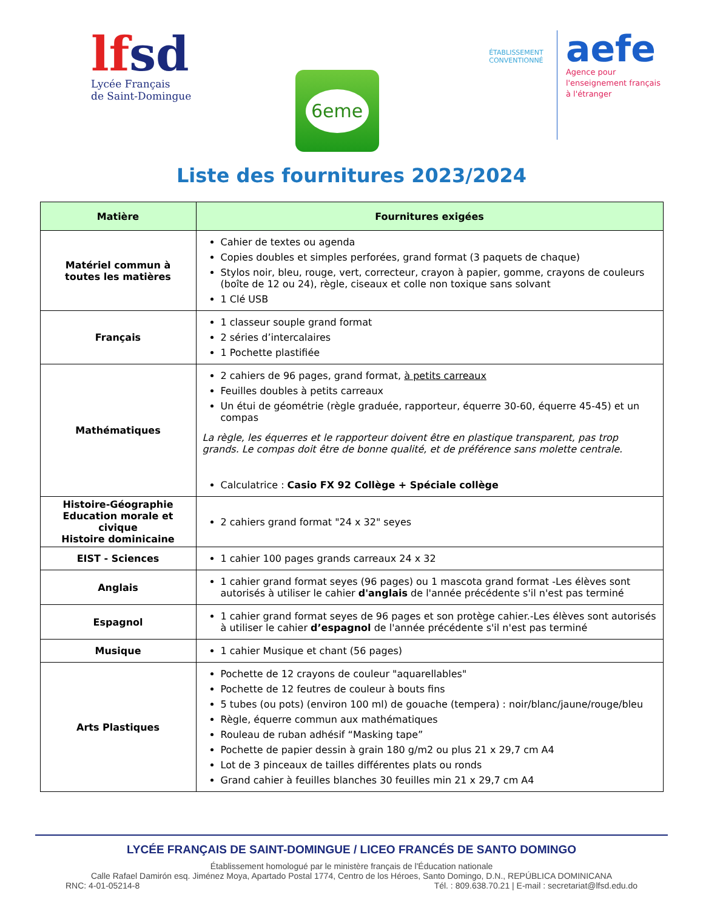lfsd
Lycée Français
de Saint-Domingue
6eme
ÉTABLISSEMENT
CONVENTIONNÉ
aefe
Agence pour
l'enseignement français
à l'étranger
Liste des fournitures 2023/2024
| Matière | Fournitures exigées |
| --- | --- |
| Matériel commun à toutes les matières | Cahier de textes ou agenda Copies doubles et simples perforées, grand format (3 paquets de chaque) Stylos noir, bleu, rouge, vert, correcteur, crayon à papier, gomme, crayons de couleurs (boîte de 12 ou 24), règle, ciseaux et colle non toxique sans solvant 1 Clé USB |
| Français | 1 classeur souple grand format 2 séries d’intercalaires 1 Pochette plastifiée |
| Mathématiques | 2 cahiers de 96 pages, grand format, à petits carreaux Feuilles doubles à petits carreaux Un étui de géométrie (règle graduée, rapporteur, équerre 30-60, équerre 45-45) et un compas La règle, les équerres et le rapporteur doivent être en plastique transparent, pas trop grands. Le compas doit être de bonne qualité, et de préférence sans molette centrale. Calculatrice : Casio FX 92 Collège + Spéciale collège |
| Histoire-Géographie Education morale et civique Histoire dominicaine | 2 cahiers grand format "24 x 32" seyes |
| EIST - Sciences | 1 cahier 100 pages grands carreaux 24 x 32 |
| Anglais | 1 cahier grand format seyes (96 pages) ou 1 mascota grand format -Les élèves sont autorisés à utiliser le cahier d'anglais de l'année précédente s'il n'est pas terminé |
| Espagnol | 1 cahier grand format seyes de 96 pages et son protège cahier.-Les élèves sont autorisés à utiliser le cahier d’espagnol de l'année précédente s'il n'est pas terminé |
| Musique | 1 cahier Musique et chant (56 pages) |
| Arts Plastiques | Pochette de 12 crayons de couleur "aquarellables" Pochette de 12 feutres de couleur à bouts fins 5 tubes (ou pots) (environ 100 ml) de gouache (tempera) : noir/blanc/jaune/rouge/bleu Règle, équerre commun aux mathématiques Rouleau de ruban adhésif “Masking tape” Pochette de papier dessin à grain 180 g/m2 ou plus 21 x 29,7 cm A4 Lot de 3 pinceaux de tailles différentes plats ou ronds Grand cahier à feuilles blanches 30 feuilles min 21 x 29,7 cm A4 |
LYCÉE FRANÇAIS DE SAINT-DOMINGUE / LICEO FRANCÉS DE SANTO DOMINGO
Établissement homologué par le ministère français de l'Éducation nationale
Calle Rafael Damirón esq. Jiménez Moya, Apartado Postal 1774, Centro de los Héroes, Santo Domingo, D.N., REPÚBLICA DOMINICANA
RNC: 4-01-05214-8 Tél. : 809.638.70.21 | E-mail : secretariat@lfsd.edu.do